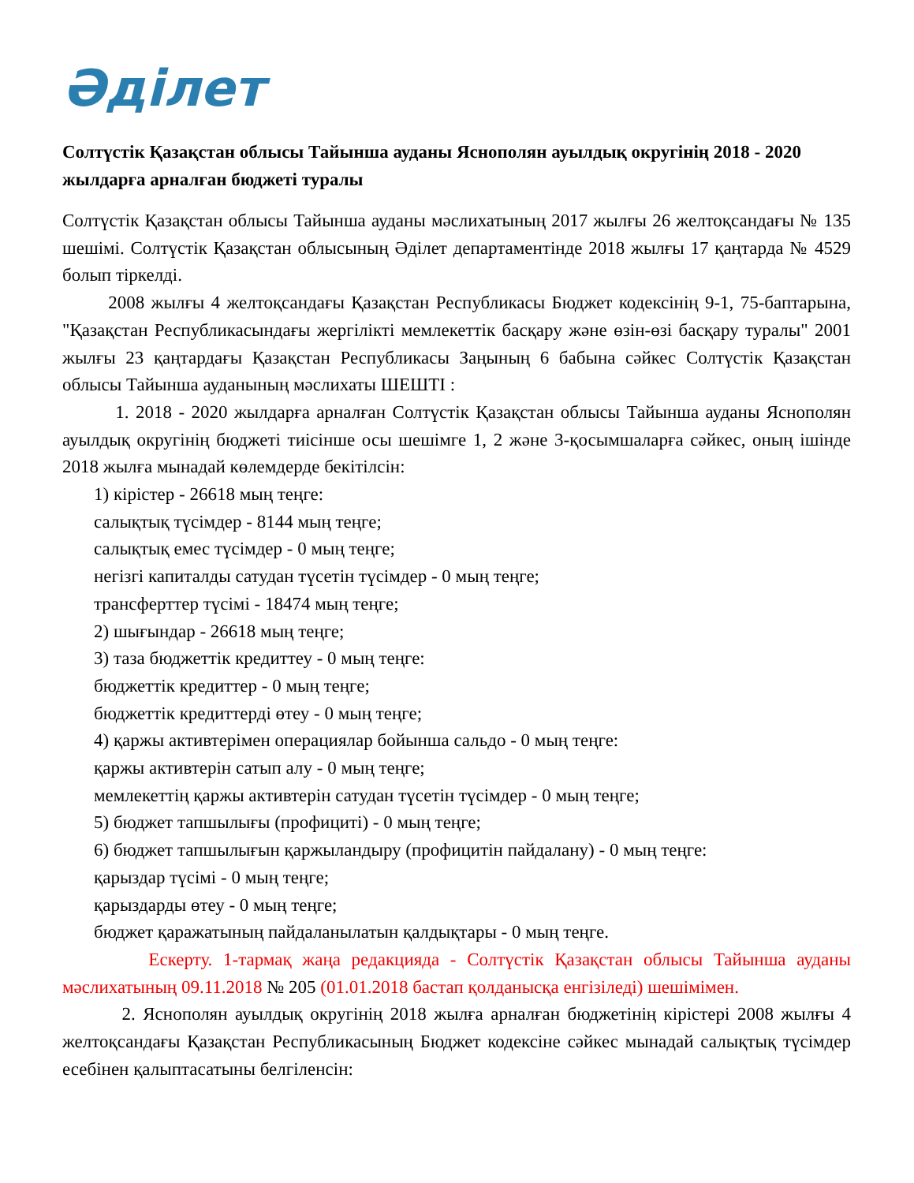Әділет
Солтүстік Қазақстан облысы Тайынша ауданы Яснополян ауылдық округінің 2018 - 2020 жылдарға арналған бюджеті туралы
Солтүстік Қазақстан облысы Тайынша ауданы мәслихатының 2017 жылғы 26 желтоқсандағы № 135 шешімі. Солтүстік Қазақстан облысының Әділет департаментінде 2018 жылғы 17 қаңтарда № 4529 болып тіркелді.
2008 жылғы 4 желтоқсандағы Қазақстан Республикасы Бюджет кодексінің 9-1, 75-баптарына, "Қазақстан Республикасындағы жергілікті мемлекеттік басқару және өзін-өзі басқару туралы" 2001 жылғы 23 қаңтардағы Қазақстан Республикасы Заңының 6 бабына сәйкес Солтүстік Қазақстан облысы Тайынша ауданының мәслихаты ШЕШТІ :
1. 2018 - 2020 жылдарға арналған Солтүстік Қазақстан облысы Тайынша ауданы Яснополян ауылдық округінің бюджеті тиісінше осы шешімге 1, 2 және 3-қосымшаларға сәйкес, оның ішінде 2018 жылға мынадай көлемдерде бекітілсін:
1) кірістер - 26618 мың теңге:
салықтық түсімдер - 8144 мың теңге;
салықтық емес түсімдер - 0 мың теңге;
негізгі капиталды сатудан түсетін түсімдер - 0 мың теңге;
трансферттер түсімі - 18474 мың теңге;
2) шығындар - 26618 мың теңге;
3) таза бюджеттік кредиттеу - 0 мың теңге:
бюджеттік кредиттер - 0 мың теңге;
бюджеттік кредиттерді өтеу - 0 мың теңге;
4) қаржы активтерімен операциялар бойынша сальдо - 0 мың теңге:
қаржы активтерін сатып алу - 0 мың теңге;
мемлекеттің қаржы активтерін сатудан түсетін түсімдер - 0 мың теңге;
5) бюджет тапшылығы (профициті) - 0 мың теңге;
6) бюджет тапшылығын қаржыландыру (профицитін пайдалану) - 0 мың теңге:
қарыздар түсімі - 0 мың теңге;
қарыздарды өтеу - 0 мың теңге;
бюджет қаражатының пайдаланылатын қалдықтары - 0 мың теңге.
Ескерту. 1-тармақ жаңа редакцияда - Солтүстік Қазақстан облысы Тайынша ауданы мәслихатының 09.11.2018 № 205 (01.01.2018 бастап қолданысқа енгізіледі) шешімімен.
2. Яснополян ауылдық округінің 2018 жылға арналған бюджетінің кірістері 2008 жылғы 4 желтоқсандағы Қазақстан Республикасының Бюджет кодексіне сәйкес мынадай салықтық түсімдер есебінен қалыптасатыны белгіленсін: